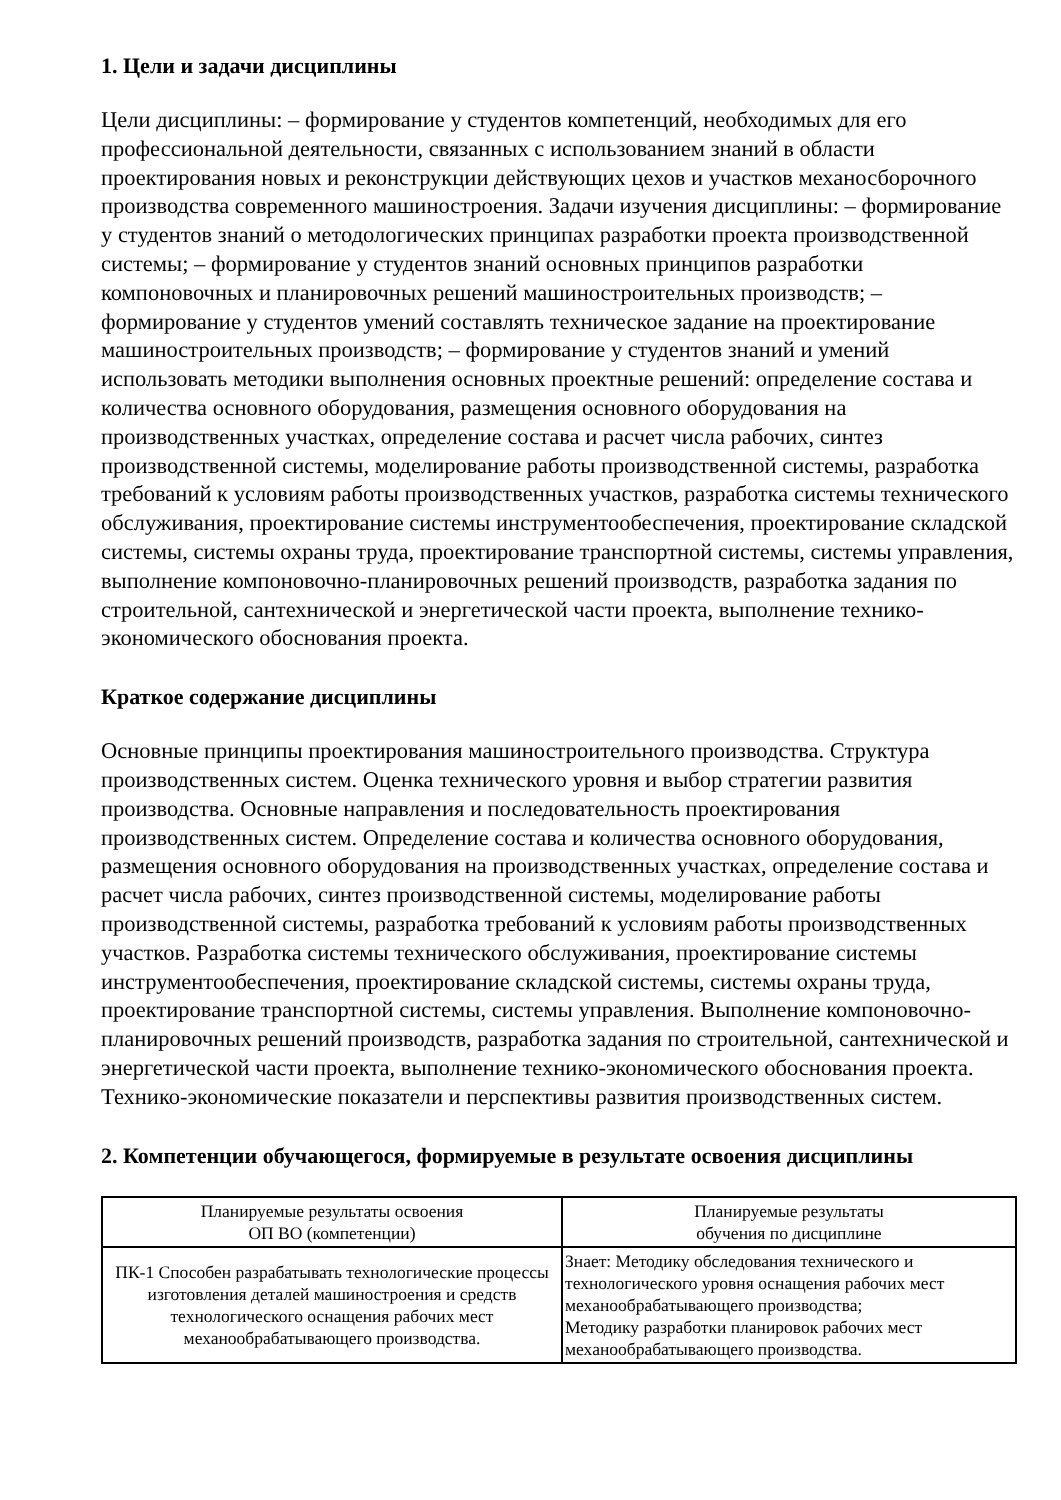1. Цели и задачи дисциплины
Цели дисциплины: – формирование у студентов компетенций, необходимых для его профессиональной деятельности, связанных с использованием знаний в области проектирования новых и реконструкции действующих цехов и участков механосборочного производства современного машиностроения. Задачи изучения дисциплины: – формирование у студентов знаний о методологических принципах разработки проекта производственной системы; – формирование у студентов знаний основных принципов разработки компоновочных и планировочных решений машиностроительных производств; – формирование у студентов умений составлять техническое задание на проектирование машиностроительных производств; – формирование у студентов знаний и умений использовать методики выполнения основных проектные решений: определение состава и количества основного оборудования, размещения основного оборудования на производственных участках, определение состава и расчет числа рабочих, синтез производственной системы, моделирование работы производственной системы, разработка требований к условиям работы производственных участков, разработка системы технического обслуживания, проектирование системы инструментообеспечения, проектирование складской системы, системы охраны труда, проектирование транспортной системы, системы управления, выполнение компоновочно-планировочных решений производств, разработка задания по строительной, сантехнической и энергетической части проекта, выполнение технико-экономического обоснования проекта.
Краткое содержание дисциплины
Основные принципы проектирования машиностроительного производства. Структура производственных систем. Оценка технического уровня и выбор стратегии развития производства. Основные направления и последовательность проектирования производственных систем. Определение состава и количества основного оборудования, размещения основного оборудования на производственных участках, определение состава и расчет числа рабочих, синтез производственной системы, моделирование работы производственной системы, разработка требований к условиям работы производственных участков. Разработка системы технического обслуживания, проектирование системы инструментообеспечения, проектирование складской системы, системы охраны труда, проектирование транспортной системы, системы управления. Выполнение компоновочно-планировочных решений производств, разработка задания по строительной, сантехнической и энергетической части проекта, выполнение технико-экономического обоснования проекта. Технико-экономические показатели и перспективы развития производственных систем.
2. Компетенции обучающегося, формируемые в результате освоения дисциплины
| Планируемые результаты освоения ОП ВО (компетенции) | Планируемые результаты обучения по дисциплине |
| ПК-1 Способен разрабатывать технологические процессы изготовления деталей машиностроения и средств технологического оснащения рабочих мест механообрабатывающего производства. | Знает: Методику обследования технического и технологического уровня оснащения рабочих мест механообрабатывающего производства; Методику разработки планировок рабочих мест механообрабатывающего производства. |